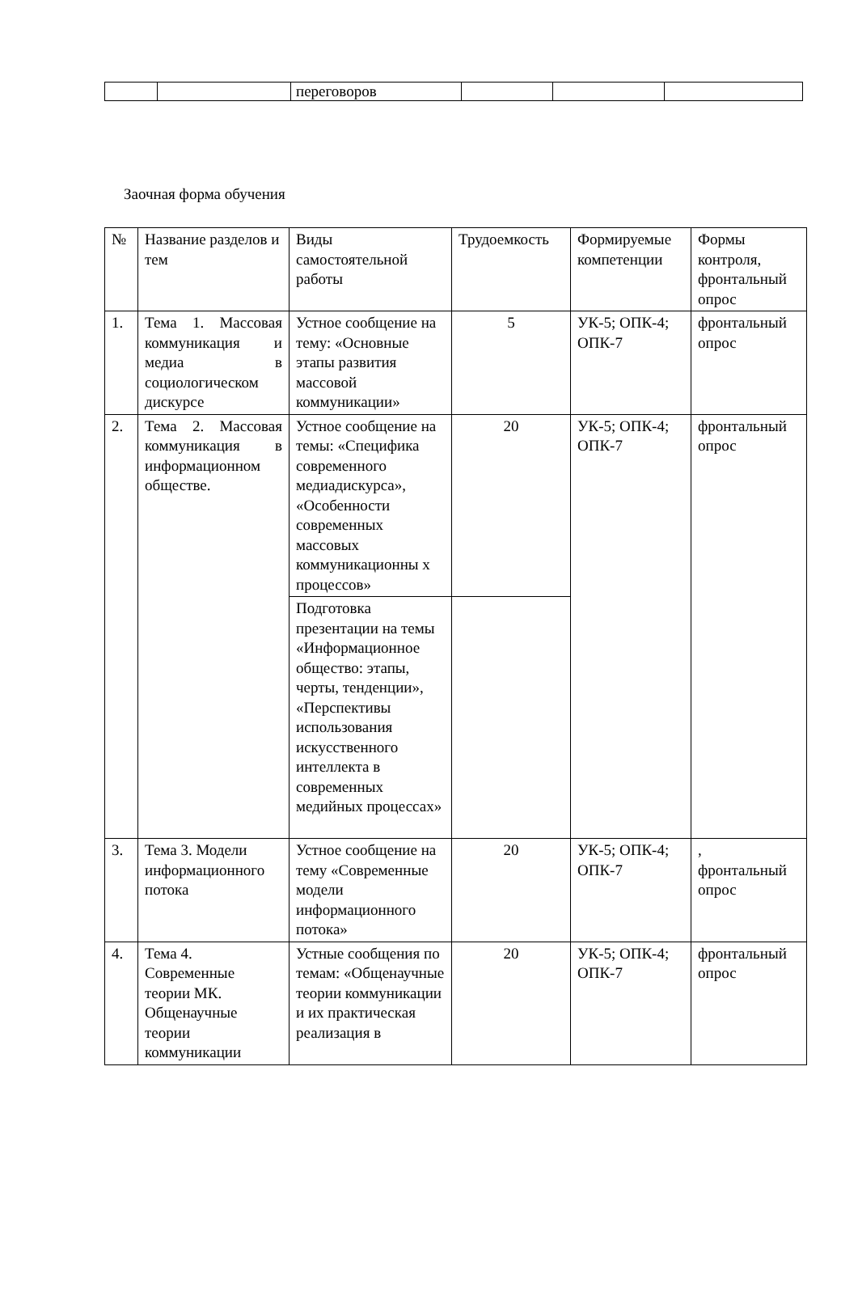| | | переговоров | | | |
Заочная форма обучения
| № | Название разделов и тем | Виды самостоятельной работы | Трудоемкость | Формируемые компетенции | Формы контроля, фронтальный опрос |
| 1. | Тема 1. Массовая коммуникация и медиа в социологическом дискурсе | Устное сообщение на тему: «Основные этапы развития массовой коммуникации» | 5 | УК-5; ОПК-4; ОПК-7 | фронтальный опрос |
| 2. | Тема 2. Массовая коммуникация в информационном обществе. | Устное сообщение на темы: «Специфика современного медиадискурса», «Особенности современных массовых коммуникационны х процессов» | 20 | УК-5; ОПК-4; ОПК-7 | фронтальный опрос |
| | | Подготовка презентации на темы «Информационное общество: этапы, черты, тенденции», «Перспективы использования искусственного интеллекта в современных медийных процессах» | | | |
| 3. | Тема 3. Модели информационного потока | Устное сообщение на тему «Современные модели информационного потока» | 20 | УК-5; ОПК-4; ОПК-7 | , фронтальный опрос |
| 4. | Тема 4. Современные теории МК. Общенаучные теории коммуникации | Устные сообщения по темам: «Общенаучные теории коммуникации и их практическая реализация в | 20 | УК-5; ОПК-4; ОПК-7 | фронтальный опрос |